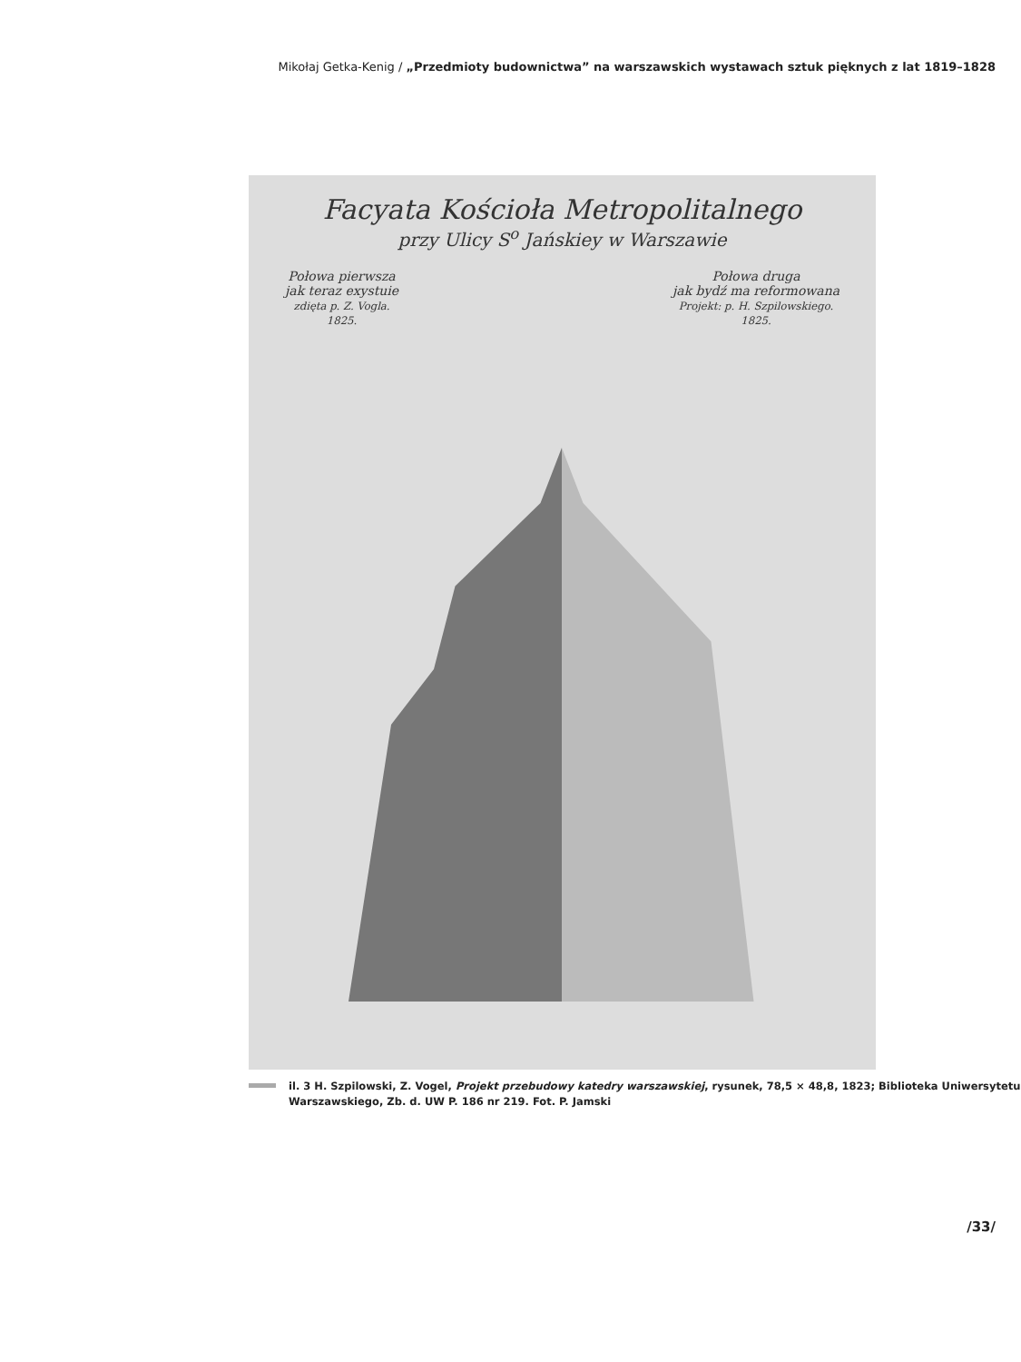Mikołaj Getka-Kenig / „Przedmioty budownictwa” na warszawskich wystawach sztuk pięknych z lat 1819–1828
Facyata Kościoła Metropolitalnego
przy Ulicy S<sup>o</sup> Jańskiey w Warszawie
Połowa pierwsza
jak teraz exystuie
zdięta p. Z. Vogla.
1825.
Połowa druga
jak bydź ma reformowana
Projekt: p. H. Szpilowskiego.
1825.
il. 3 H. Szpilowski, Z. Vogel, Projekt przebudowy katedry warszawskiej, rysunek, 78,5 × 48,8, 1823; Biblioteka Uniwersytetu Warszawskiego, Zb. d. UW P. 186 nr 219. Fot. P. Jamski
/33/